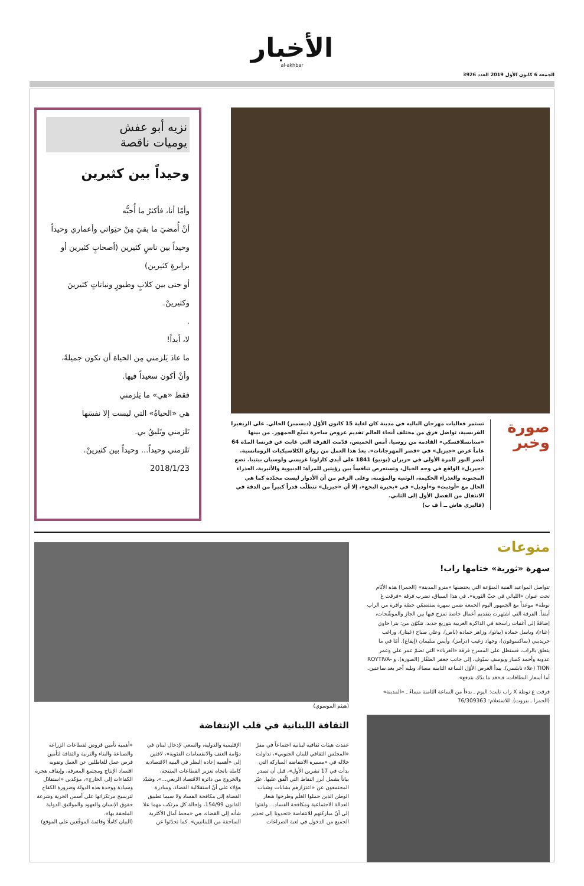الأخبار
al-akhbar
الجمعة 6 كانون الأول 2019 العدد 3926
صورة
وخبر
تستمر فعاليات مهرجان الباليه في مدينة كان لغاية 15 كانون الأوّل (ديسمبر) الحالي. على الريفيرا الفرنسية، تواصل فرق من مختلف أنحاء العالم تقديم عروض ساحرة تمتّع الجمهور. من بينها «ستانسلافسكي» القادمة من روسيا. أمس الخميس، قدّمت الفرقة التي غابت عن فرنسا المدّة 64 عاماً عرض «جيزيل» في «قصر المهرجانات». يعدّ هذا العمل من روائع الكلاسيكيات الرومانسية. أبصر النور للمرة الأولى في حزيران (يونيو) 1841 على أيدي كارلوتا غريسي ولوسيان بيتيبا. تضع «جيزيل» الواقع في وجه الخيال، وتستعرض تنافساً بين رؤيتين للمرأة: الدنيوية والأثيرية، العذراء المجنونة والعذراء الحكيمة، الوثنية والمؤمنة. وعلى الرغم من أن الأدوار ليست محدّدة كما هي الحال مع «أوديت» و«أوديل» في «بحيرة البجع»، إلا أن «جيزيل» تتطلّب قدراً كبيراً من الدقة في الانتقال من الفصل الأول إلى الثاني.
(فاليري هاش ــ أ ف ب)
نزيه أبو عفش
يوميات ناقصة
وحيداً بين كثيرين
وأمّا أنا، فأكثرُ ما أُحبُّه
أنْ أُمضيَ ما بقيَ مِنْ حيَواتي وأعماري وحيداً
وحيداً بين ناسٍ كثيرين (أصحابٍ كثيرين أو برابرةٍ كثيرين)
أو حتى بين كلابٍ وطيورٍ ونباتاتٍ كثيرينَ وكثيرينْ.
.
لا، أبداً!
ما عادَ يَلزمني مِن الحياة أن تكون جميلةً،
وأنْ أكون سعيداً فيها.
فقط «هي» ما يَلزمني
هي «الحياةُ» التي ليست إلا نفسَها
تَلزمني وتَليقُ بي.
تَلزمني وحيداً... وحيداً بين كثيرينْ.
2018/1/23
منوعات
سهرة «ثورية» ختامها راب!
تتواصل المواعيد الفنية المنوّعة التي يحتضنها «مترو المدينة» (الحمرا) هذه الأيّام تحت عنوان «الليالي في حبّ الثورة». في هذا السياق، تضرب فرقة «فرقت عَ نوطة» موعداً مع الجمهور اليوم الجمعة ضمن سهرة ستتضمّن حصّة وافرة من الراب أيضاً. الفرقة التي اشتهرت بتقديم أعمال خاصة تمزج فيها بين الجاز والموشّحات، إضافةً إلى أغنيات راسخة في الذاكرة العربية بتوزيع جديد، تتكوّن من: بترا حاوي (غناء)، وباسل حمادة (بيانو)، وزاهر حمادة (باص)، وعلي صباح (غيتار)، وراغب جريديني (ساكسوفون)، وجهاد زغيب (درامز)، وأيمن سليمان (إيقاع). أمّا في ما يتعلق بالراب، فستطل على المسرح فرقة «الغرباء» التي تضمّ عمر علي وعمر عدوية وأحمد كسار ويوسف سيّوف، إلى جانب جعفر الطفّار (الصورة)، و ROYTIVA-TION (علاء نابلسي). يبدأ العرض الأوّل الساعة الثامنة مساءً، ويليه آخر بعد ساعتين. أما أسعار البطاقات، فـ«قد ما بدّك بتدفع».
فرقت ع نوطة X راب نايت: اليوم ـ بدءاً من الساعة الثامنة مساءً ـ «المدينة» (الحمرا ـ بيروت). للاستعلام: 76/309363
(هيثم الموسوي)
الثقافة اللبنانية في قلب الإنتفاضة
عقدت هيئات ثقافية لبنانية اجتماعاً في مقرّ «المجلس الثقافي للبنان الجنوبي»، تداولت خلاله في «مسيرة الانتفاضة المباركة التي بدأت في 17 تشرين الأول»، قبل أن تصدر بياناً يشمل أبرز النقاط التي اتُّفق عليها. عبّر المجتمعون عن «اعتزازهم بشابات وشباب الوطن الذين حملوا العَلَم وطرحوا شعار العدالة الاجتماعية ومكافحة الفساد... ولفتوا إلى أنّ مباركتهم للانتفاضة «تحدونا إلى تحذير الجميع من الدخول في لعبة الصراعات الإقليمية والدولية، والسعي لإدخال لبنان في دوّامة العنف والانقسامات الفئوية»، لافتين إلى «أهمية إعادة النظر في البنية الاقتصادية كاملة باتجاه تعزيز القطاعات المنتجة، والخروج من دائرة الاقتصاد الريعي...». وشدّد هؤلاء على أنّ استقلالية القضاء، ومبادرة القضاة إلى مكافحة الفساد ولا سيما تطبيق القانون 154/99، وإحالة كل مرتكب مهما علا شأنه إلى القضاء، هي «محط آمال الأكثرية الساحقة من اللبنانيين». كما تحدّثوا عن «أهمية تأمين قروض لقطاعات الزراعة والصناعة والبناء والتربية والثقافة لتأمين فرص عمل للعاطلين عن العمل وتقوية اقتصاد الإنتاج ومجتمع المعرفة، وإيقاف هجرة الكفاءات إلى الخارج»، مؤكدين «استقلال وسيادة ووحدة هذه الدولة وضرورة الكفاح لترسيخ مرتكزاتها على أسس الحرية وشرعة حقوق الإنسان والعهود والمواثيق الدولية الملحقة بها».
(البيان كاملًا وقائمة الموقّعين على الموقع)